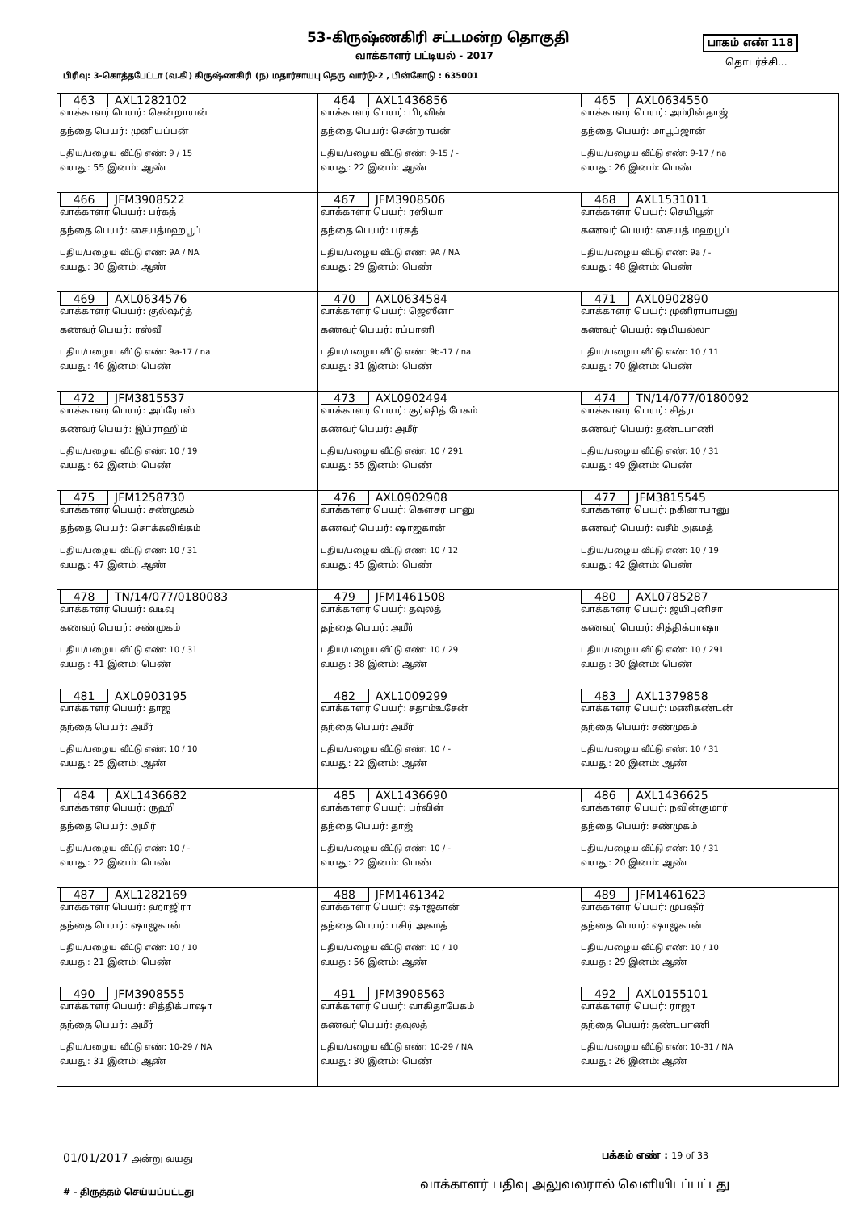53-கிருஷ்ணகிரி சட்டமன்ற தொகுதி பாகம் எண் 118
வாக்காளர் பட்டியல் - 2017
தொடர்ச்சி...
பிரிவு: 3-கொத்தபேட்டா (வ.கி) கிருஷ்ணகிரி (ந) மதார்சாயபு தெரு வார்டு-2 , பின்கோடு : 635001
| 463 AXL1282102 வாக்காளர் பெயர்: சென்றாயன் தந்தை பெயர்: முனியப்பன் புதிய/பழைய வீட்டு எண்: 9 / 15 வயது: 55 இனம்: ஆண் | 464 AXL1436856 வாக்காளர் பெயர்: பிரவின் தந்தை பெயர்: சென்றாயன் புதிய/பழைய வீட்டு எண்: 9-15 / - வயது: 22 இனம்: ஆண் | 465 AXL0634550 வாக்காளர் பெயர்: அம்ரின்தாஜ் தந்தை பெயர்: மாபூப்ஜான் புதிய/பழைய வீட்டு எண்: 9-17 / na வயது: 26 இனம்: பெண் |
| 466 JFM3908522 வாக்காளர் பெயர்: பர்கத் தந்தை பெயர்: சையத்மஹபூப் புதிய/பழைய வீட்டு எண்: 9A / NA வயது: 30 இனம்: ஆண் | 467 JFM3908506 வாக்காளர் பெயர்: ரஸியா தந்தை பெயர்: பர்கத் புதிய/பழைய வீட்டு எண்: 9A / NA வயது: 29 இனம்: பெண் | 468 AXL1531011 வாக்காளர் பெயர்: செயிபூன் கணவர் பெயர்: சையத் மஹபூப் புதிய/பழைய வீட்டு எண்: 9a / - வயது: 48 இனம்: பெண் |
| 469 AXL0634576 வாக்காளர் பெயர்: குல்ஷர்த் கணவர் பெயர்: ரஸ்வீ புதிய/பழைய வீட்டு எண்: 9a-17 / na வயது: 46 இனம்: பெண் | 470 AXL0634584 வாக்காளர் பெயர்: ஜெஸீனா கணவர் பெயர்: ரப்பானி புதிய/பழைய வீட்டு எண்: 9b-17 / na வயது: 31 இனம்: பெண் | 471 AXL0902890 வாக்காளர் பெயர்: முனிராபாபனு கணவர் பெயர்: ஷபியல்லா புதிய/பழைய வீட்டு எண்: 10 / 11 வயது: 70 இனம்: பெண் |
| 472 JFM3815537 வாக்காளர் பெயர்: அப்ரோஸ் கணவர் பெயர்: இப்ராஹிம் புதிய/பழைய வீட்டு எண்: 10 / 19 வயது: 62 இனம்: பெண் | 473 AXL0902494 வாக்காளர் பெயர்: குர்ஷித் பேகம் கணவர் பெயர்: அமீர் புதிய/பழைய வீட்டு எண்: 10 / 291 வயது: 55 இனம்: பெண் | 474 TN/14/077/0180092 வாக்காளர் பெயர்: சித்ரா கணவர் பெயர்: தண்டபாணி புதிய/பழைய வீட்டு எண்: 10 / 31 வயது: 49 இனம்: பெண் |
| 475 JFM1258730 வாக்காளர் பெயர்: சண்முகம் தந்தை பெயர்: சொக்கலிங்கம் புதிய/பழைய வீட்டு எண்: 10 / 31 வயது: 47 இனம்: ஆண் | 476 AXL0902908 வாக்காளர் பெயர்: கௌசர பானு கணவர் பெயர்: ஷாஜகான் புதிய/பழைய வீட்டு எண்: 10 / 12 வயது: 45 இனம்: பெண் | 477 JFM3815545 வாக்காளர் பெயர்: நகினாபானு கணவர் பெயர்: வசீம் அகமத் புதிய/பழைய வீட்டு எண்: 10 / 19 வயது: 42 இனம்: பெண் |
| 478 TN/14/077/0180083 வாக்காளர் பெயர்: வடிவு கணவர் பெயர்: சண்முகம் புதிய/பழைய வீட்டு எண்: 10 / 31 வயது: 41 இனம்: பெண் | 479 JFM1461508 வாக்காளர் பெயர்: தவுலத் தந்தை பெயர்: அமீர் புதிய/பழைய வீட்டு எண்: 10 / 29 வயது: 38 இனம்: ஆண் | 480 AXL0785287 வாக்காளர் பெயர்: ஜயிபுனிசா கணவர் பெயர்: சித்திக்பாஷா புதிய/பழைய வீட்டு எண்: 10 / 291 வயது: 30 இனம்: பெண் |
| 481 AXL0903195 வாக்காளர் பெயர்: தாஜ தந்தை பெயர்: அமீர் புதிய/பழைய வீட்டு எண்: 10 / 10 வயது: 25 இனம்: ஆண் | 482 AXL1009299 வாக்காளர் பெயர்: சதாம்உசேன் தந்தை பெயர்: அமீர் புதிய/பழைய வீட்டு எண்: 10 / - வயது: 22 இனம்: ஆண் | 483 AXL1379858 வாக்காளர் பெயர்: மணிகண்டன் தந்தை பெயர்: சண்முகம் புதிய/பழைய வீட்டு எண்: 10 / 31 வயது: 20 இனம்: ஆண் |
| 484 AXL1436682 வாக்காளர் பெயர்: ருஹி தந்தை பெயர்: அமிர் புதிய/பழைய வீட்டு எண்: 10 / - வயது: 22 இனம்: பெண் | 485 AXL1436690 வாக்காளர் பெயர்: பர்வின் தந்தை பெயர்: தாஜ் புதிய/பழைய வீட்டு எண்: 10 / - வயது: 22 இனம்: பெண் | 486 AXL1436625 வாக்காளர் பெயர்: நவின்குமார் தந்தை பெயர்: சண்முகம் புதிய/பழைய வீட்டு எண்: 10 / 31 வயது: 20 இனம்: ஆண் |
| 487 AXL1282169 வாக்காளர் பெயர்: ஹாஜிரா தந்தை பெயர்: ஷாஜகான் புதிய/பழைய வீட்டு எண்: 10 / 10 வயது: 21 இனம்: பெண் | 488 JFM1461342 வாக்காளர் பெயர்: ஷாஜகான் தந்தை பெயர்: பசிர் அகமத் புதிய/பழைய வீட்டு எண்: 10 / 10 வயது: 56 இனம்: ஆண் | 489 JFM1461623 வாக்காளர் பெயர்: முபஷீர் தந்தை பெயர்: ஷாஜகான் புதிய/பழைய வீட்டு எண்: 10 / 10 வயது: 29 இனம்: ஆண் |
| 490 JFM3908555 வாக்காளர் பெயர்: சித்திக்பாஷா தந்தை பெயர்: அமீர் புதிய/பழைய வீட்டு எண்: 10-29 / NA வயது: 31 இனம்: ஆண் | 491 JFM3908563 வாக்காளர் பெயர்: வாகிதாபேகம் கணவர் பெயர்: தவுலத் புதிய/பழைய வீட்டு எண்: 10-29 / NA வயது: 30 இனம்: பெண் | 492 AXL0155101 வாக்காளர் பெயர்: ராஜா தந்தை பெயர்: தண்டபாணி புதிய/பழைய வீட்டு எண்: 10-31 / NA வயது: 26 இனம்: ஆண் |
01/01/2017 அன்று வயது பக்கம் எண் : 19 of 33
வாக்காளர் பதிவு அலுவலரால் வெளியிடப்பட்டது
# - திருத்தம் செய்யப்பட்டது